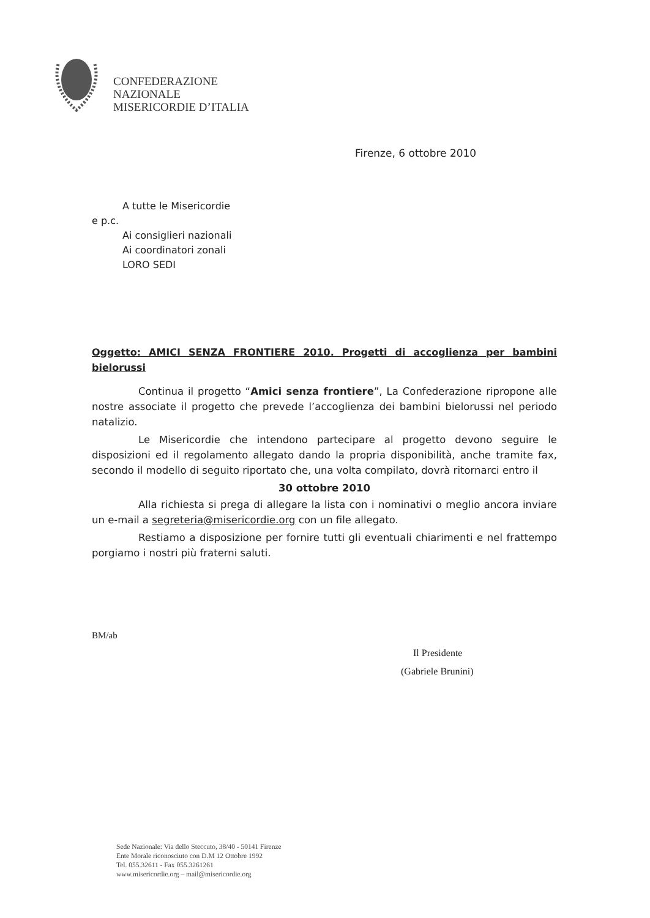CONFEDERAZIONE
NAZIONALE
MISERICORDIE D’ITALIA
Firenze, 6 ottobre 2010
A tutte le Misericordie
e p.c.
Ai consiglieri nazionali
Ai coordinatori zonali
LORO SEDI
Oggetto: AMICI SENZA FRONTIERE 2010. Progetti di accoglienza per bambini bielorussi
Continua il progetto “Amici senza frontiere”, La Confederazione ripropone alle nostre associate il progetto che prevede l’accoglienza dei bambini bielorussi nel periodo natalizio.
Le Misericordie che intendono partecipare al progetto devono seguire le disposizioni ed il regolamento allegato dando la propria disponibilità, anche tramite fax, secondo il modello di seguito riportato che, una volta compilato, dovrà ritornarci entro il
30 ottobre 2010
Alla richiesta si prega di allegare la lista con i nominativi o meglio ancora inviare un e-mail a segreteria@misericordie.org con un file allegato.
Restiamo a disposizione per fornire tutti gli eventuali chiarimenti e nel frattempo porgiamo i nostri più fraterni saluti.
BM/ab
Il Presidente
(Gabriele Brunini)
Sede Nazionale: Via dello Steccuto, 38/40 - 50141 Firenze
Ente Morale riconosciuto con D.M 12 Ottobre 1992
Tel. 055.32611 - Fax 055.3261261
www.misericordie.org – mail@misericordie.org